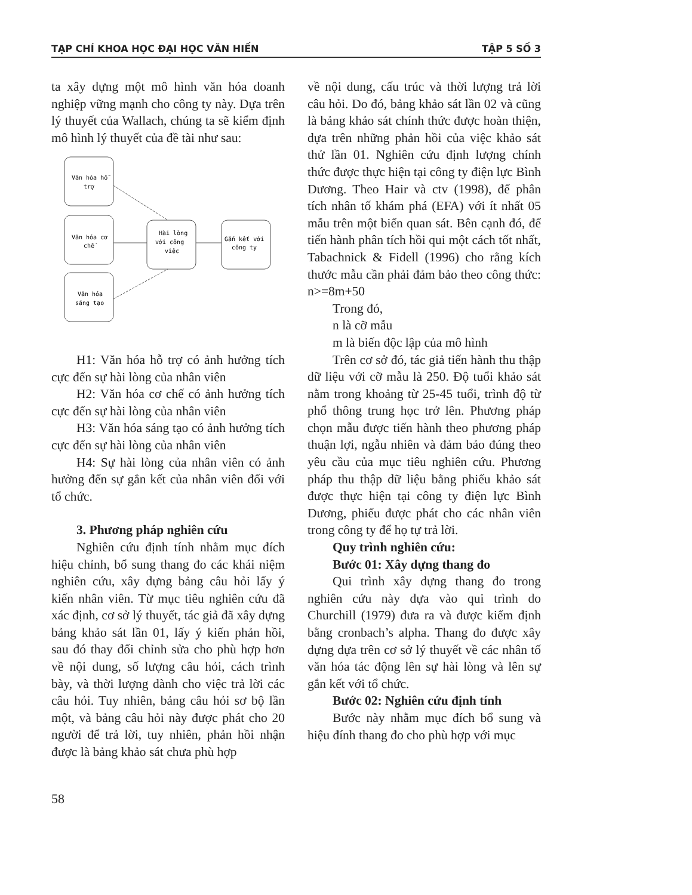TẠP CHÍ KHOA HỌC ĐẠI HỌC VĂN HIẾN TẬP 5 SỐ 3
ta xây dựng một mô hình văn hóa doanh nghiệp vững mạnh cho công ty này. Dựa trên lý thuyết của Wallach, chúng ta sẽ kiểm định mô hình lý thuyết của đề tài như sau:
Văn hóa hỗ
trợ
Văn hóa cơ
chế
Văn hóa
sáng tạo
Hài lòng
với công
việc
Gắn kết với
công ty
H1: Văn hóa hỗ trợ có ảnh hưởng tích cực đến sự hài lòng của nhân viên
H2: Văn hóa cơ chế có ảnh hưởng tích cực đến sự hài lòng của nhân viên
H3: Văn hóa sáng tạo có ảnh hưởng tích cực đến sự hài lòng của nhân viên
H4: Sự hài lòng của nhân viên có ảnh hưởng đến sự gắn kết của nhân viên đối với tổ chức.
3. Phương pháp nghiên cứu
Nghiên cứu định tính nhằm mục đích hiệu chỉnh, bổ sung thang đo các khái niệm nghiên cứu, xây dựng bảng câu hỏi lấy ý kiến nhân viên. Từ mục tiêu nghiên cứu đã xác định, cơ sở lý thuyết, tác giả đã xây dựng bảng khảo sát lần 01, lấy ý kiến phản hồi, sau đó thay đổi chỉnh sửa cho phù hợp hơn về nội dung, số lượng câu hỏi, cách trình bày, và thời lượng dành cho việc trả lời các câu hỏi. Tuy nhiên, bảng câu hỏi sơ bộ lần một, và bảng câu hỏi này được phát cho 20 người để trả lời, tuy nhiên, phản hồi nhận được là bảng khảo sát chưa phù hợp
58
về nội dung, cấu trúc và thời lượng trả lời câu hỏi. Do đó, bảng khảo sát lần 02 và cũng là bảng khảo sát chính thức được hoàn thiện, dựa trên những phản hồi của việc khảo sát thử lần 01. Nghiên cứu định lượng chính thức được thực hiện tại công ty điện lực Bình Dương. Theo Hair và ctv (1998), để phân tích nhân tố khám phá (EFA) với ít nhất 05 mẫu trên một biến quan sát. Bên cạnh đó, để tiến hành phân tích hồi qui một cách tốt nhất, Tabachnick & Fidell (1996) cho rằng kích thước mẫu cần phải đảm bảo theo công thức: n>=8m+50
Trong đó,
n là cỡ mẫu
m là biến độc lập của mô hình
Trên cơ sở đó, tác giả tiến hành thu thập dữ liệu với cỡ mẫu là 250. Độ tuổi khảo sát nằm trong khoảng từ 25-45 tuổi, trình độ từ phổ thông trung học trở lên. Phương pháp chọn mẫu được tiến hành theo phương pháp thuận lợi, ngẫu nhiên và đảm bảo đúng theo yêu cầu của mục tiêu nghiên cứu. Phương pháp thu thập dữ liệu bằng phiếu khảo sát được thực hiện tại công ty điện lực Bình Dương, phiếu được phát cho các nhân viên trong công ty để họ tự trả lời.
Quy trình nghiên cứu:
Bước 01: Xây dựng thang đo
Qui trình xây dựng thang đo trong nghiên cứu này dựa vào qui trình do Churchill (1979) đưa ra và được kiểm định bằng cronbach’s alpha. Thang đo được xây dựng dựa trên cơ sở lý thuyết về các nhân tố văn hóa tác động lên sự hài lòng và lên sự gắn kết với tổ chức.
Bước 02: Nghiên cứu định tính
Bước này nhằm mục đích bổ sung và hiệu đính thang đo cho phù hợp với mục